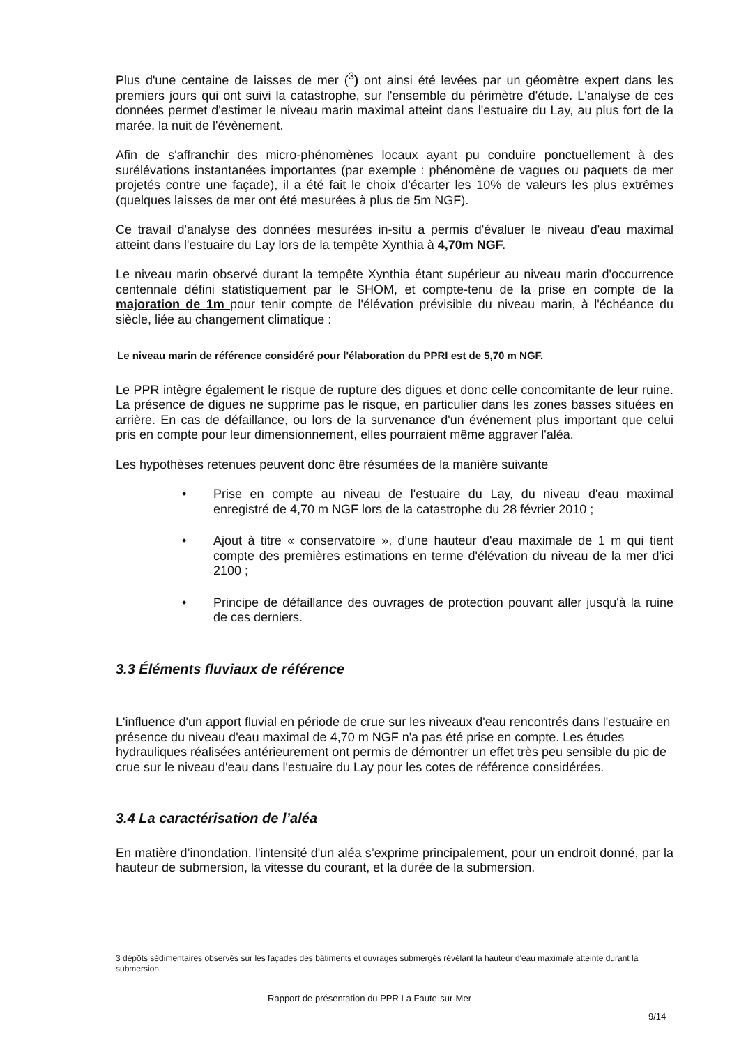Plus d'une centaine de laisses de mer (<sup>3</sup>) ont ainsi été levées par un géomètre expert dans les premiers jours qui ont suivi la catastrophe, sur l'ensemble du périmètre d'étude. L'analyse de ces données permet d'estimer le niveau marin maximal atteint dans l'estuaire du Lay, au plus fort de la marée, la nuit de l'évènement.
Afin de s'affranchir des micro-phénomènes locaux ayant pu conduire ponctuellement à des surélévations instantanées importantes (par exemple : phénomène de vagues ou paquets de mer projetés contre une façade), il a été fait le choix d'écarter les 10% de valeurs les plus extrêmes (quelques laisses de mer ont été mesurées à plus de 5m NGF).
Ce travail d'analyse des données mesurées in-situ a permis d'évaluer le niveau d'eau maximal atteint dans l'estuaire du Lay lors de la tempête Xynthia à 4,70m NGF.
Le niveau marin observé durant la tempête Xynthia étant supérieur au niveau marin d'occurrence centennale défini statistiquement par le SHOM, et compte-tenu de la prise en compte de la majoration de 1m pour tenir compte de l'élévation prévisible du niveau marin, à l'échéance du siècle, liée au changement climatique :
Le niveau marin de référence considéré pour l'élaboration du PPRI est de 5,70 m NGF.
Le PPR intègre également le risque de rupture des digues et donc celle concomitante de leur ruine. La présence de digues ne supprime pas le risque, en particulier dans les zones basses situées en arrière. En cas de défaillance, ou lors de la survenance d'un événement plus important que celui pris en compte pour leur dimensionnement, elles pourraient même aggraver l'aléa.
Les hypothèses retenues peuvent donc être résumées de la manière suivante
• Prise en compte au niveau de l'estuaire du Lay, du niveau d'eau maximal enregistré de 4,70 m NGF lors de la catastrophe du 28 février 2010 ;
• Ajout à titre « conservatoire », d'une hauteur d'eau maximale de 1 m qui tient compte des premières estimations en terme d'élévation du niveau de la mer d'ici 2100 ;
• Principe de défaillance des ouvrages de protection pouvant aller jusqu'à la ruine de ces derniers.
3.3 Éléments fluviaux de référence
L'influence d'un apport fluvial en période de crue sur les niveaux d'eau rencontrés dans l'estuaire en présence du niveau d'eau maximal de 4,70 m NGF n'a pas été prise en compte. Les études hydrauliques réalisées antérieurement ont permis de démontrer un effet très peu sensible du pic de crue sur le niveau d'eau dans l'estuaire du Lay pour les cotes de référence considérées.
3.4 La caractérisation de l’aléa
En matière d’inondation, l'intensité d'un aléa s’exprime principalement, pour un endroit donné, par la hauteur de submersion, la vitesse du courant, et la durée de la submersion.
3 dépôts sédimentaires observés sur les façades des bâtiments et ouvrages submergés révélant la hauteur d'eau maximale atteinte durant la submersion
Rapport de présentation du PPR La Faute-sur-Mer
9/14